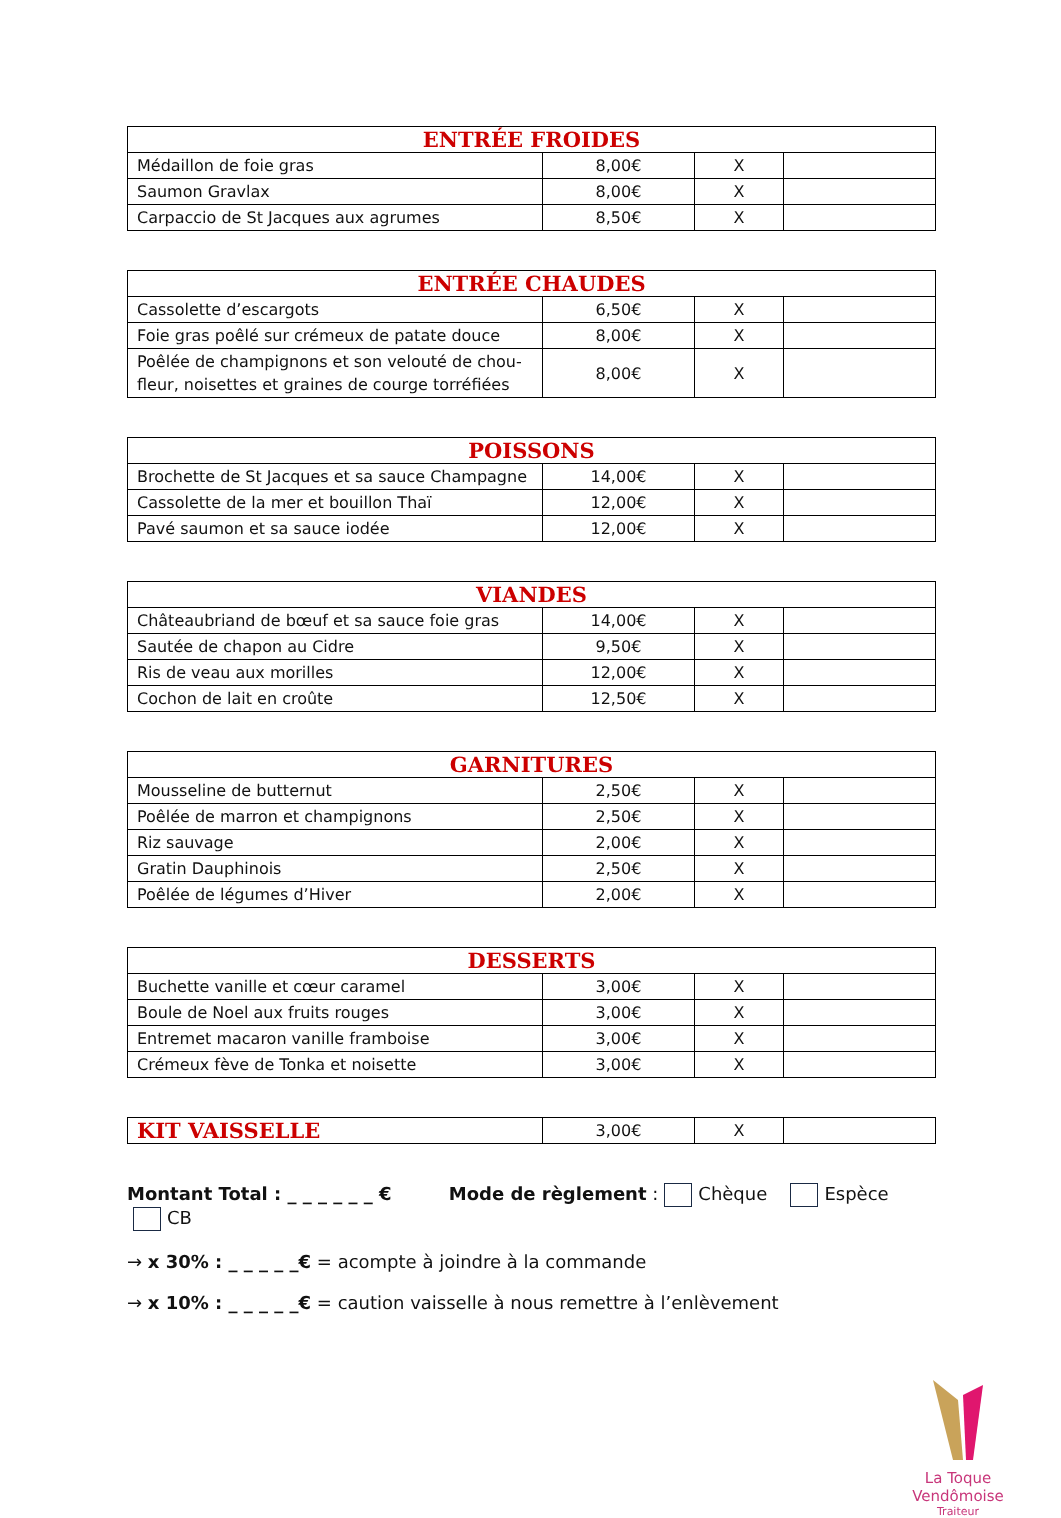| ENTRÉE FROIDES | | | |
| --- | --- | --- | --- |
| Médaillon de foie gras | 8,00€ | X | |
| Saumon Gravlax | 8,00€ | X | |
| Carpaccio de St Jacques aux agrumes | 8,50€ | X | |
| ENTRÉE CHAUDES | | | |
| --- | --- | --- | --- |
| Cassolette d’escargots | 6,50€ | X | |
| Foie gras poêlé sur crémeux de patate douce | 8,00€ | X | |
| Poêlée de champignons et son velouté de chou-fleur, noisettes et graines de courge torréfiées | 8,00€ | X | |
| POISSONS | | | |
| --- | --- | --- | --- |
| Brochette de St Jacques et sa sauce Champagne | 14,00€ | X | |
| Cassolette de la mer et bouillon Thaï | 12,00€ | X | |
| Pavé saumon et sa sauce iodée | 12,00€ | X | |
| VIANDES | | | |
| --- | --- | --- | --- |
| Châteaubriand de bœuf et sa sauce foie gras | 14,00€ | X | |
| Sautée de chapon au Cidre | 9,50€ | X | |
| Ris de veau aux morilles | 12,00€ | X | |
| Cochon de lait en croûte | 12,50€ | X | |
| GARNITURES | | | |
| --- | --- | --- | --- |
| Mousseline de butternut | 2,50€ | X | |
| Poêlée de marron et champignons | 2,50€ | X | |
| Riz sauvage | 2,00€ | X | |
| Gratin Dauphinois | 2,50€ | X | |
| Poêlée de légumes d’Hiver | 2,00€ | X | |
| DESSERTS | | | |
| --- | --- | --- | --- |
| Buchette vanille et cœur caramel | 3,00€ | X | |
| Boule de Noel aux fruits rouges | 3,00€ | X | |
| Entremet macaron vanille framboise | 3,00€ | X | |
| Crémeux fève de Tonka et noisette | 3,00€ | X | |
| KIT VAISSELLE | 3,00€ | X | |
Montant Total : _ _ _ _ _ _ € Mode de règlement : Chèque Espèce CB
→ x 30% : _ _ _ _ _€ = acompte à joindre à la commande
→ x 10% : _ _ _ _ _€ = caution vaisselle à nous remettre à l’enlèvement
La Toque Vendômoise
Traiteur